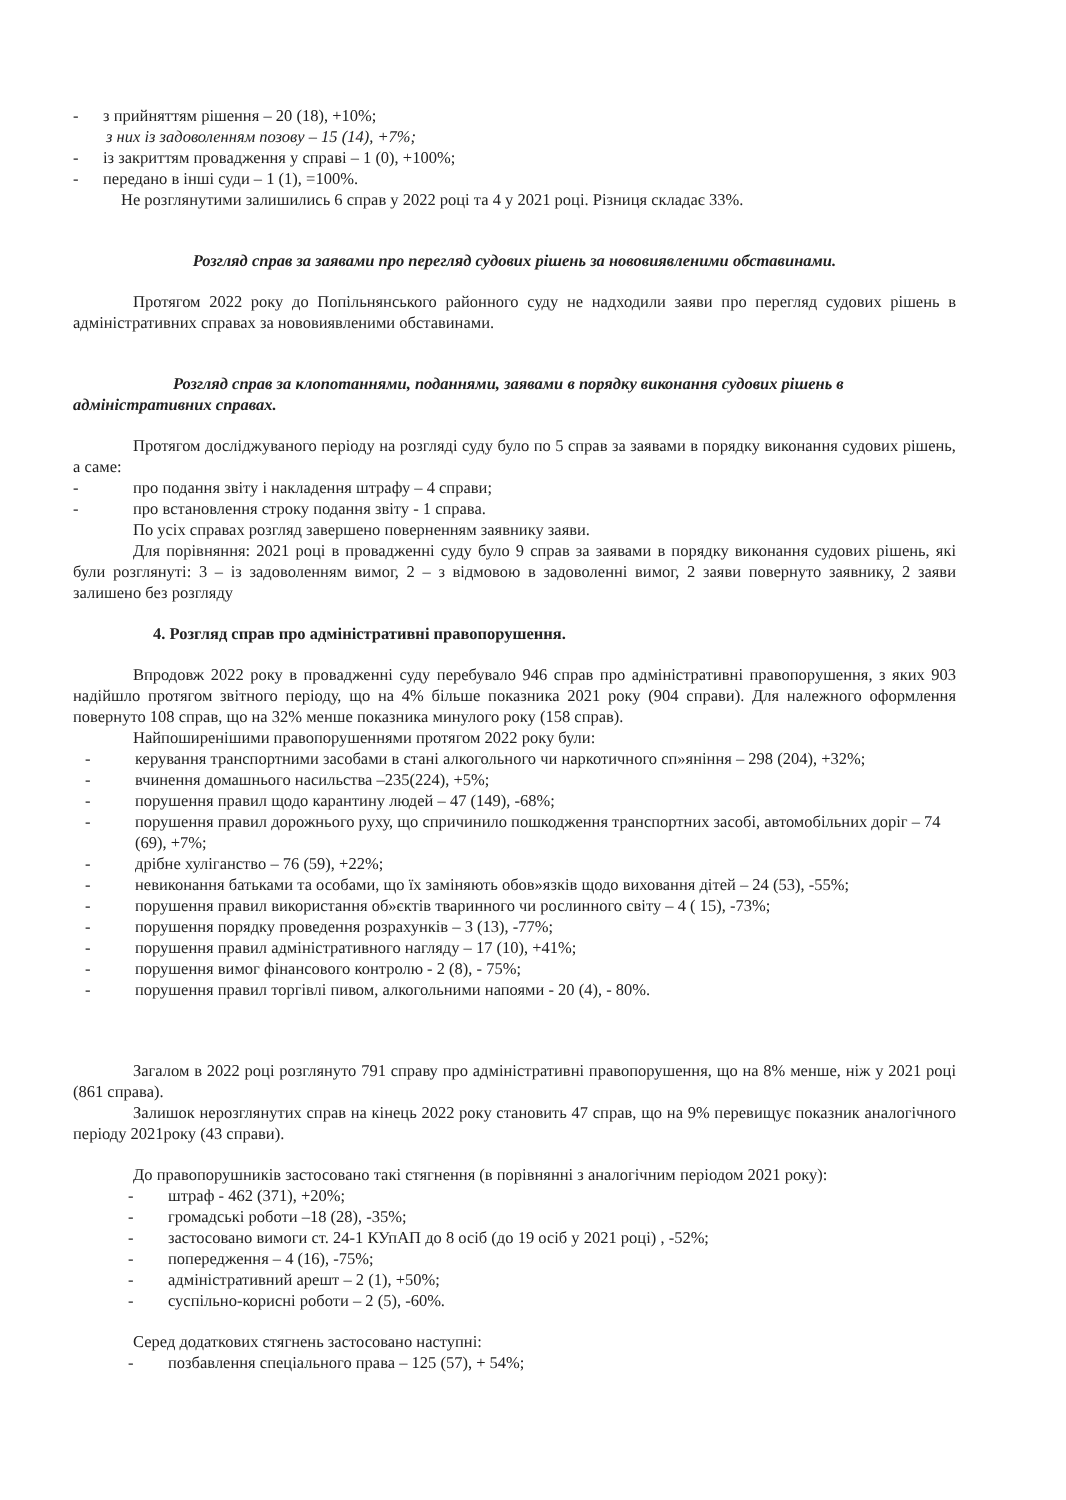- з прийняттям рішення – 20 (18), +10%;
з них із задоволенням позову – 15 (14), +7%;
- із закриттям провадження у справі – 1 (0), +100%;
- передано в інші суди – 1 (1), =100%.
Не розглянутими залишились 6 справ у 2022 році та 4 у 2021 році. Різниця складає 33%.
Розгляд справ за заявами про перегляд судових рішень за нововиявленими обставинами.
Протягом 2022 року до Попільнянського районного суду не надходили заяви про перегляд судових рішень в адміністративних справах за нововиявленими обставинами.
Розгляд справ за клопотаннями, поданнями, заявами в порядку виконання судових рішень в адміністративних справах.
Протягом досліджуваного періоду на розгляді суду було по 5 справ за заявами в порядку виконання судових рішень, а саме:
- про подання звіту і накладення штрафу – 4 справи;
- про встановлення строку подання звіту - 1 справа.
По усіх справах розгляд завершено поверненням заявнику заяви.
Для порівняння: 2021 році в провадженні суду було 9 справ за заявами в порядку виконання судових рішень, які були розглянуті: 3 – із задоволенням вимог, 2 – з відмовою в задоволенні вимог, 2 заяви повернуто заявнику, 2 заяви залишено без розгляду
4. Розгляд справ про адміністративні правопорушення.
Впродовж 2022 року в провадженні суду перебувало 946 справ про адміністративні правопорушення, з яких 903 надійшло протягом звітного періоду, що на 4% більше показника 2021 року (904 справи). Для належного оформлення повернуто 108 справ, що на 32% менше показника минулого року (158 справ).
Найпоширенішими правопорушеннями протягом 2022 року були:
- керування транспортними засобами в стані алкогольного чи наркотичного сп»яніння – 298 (204), +32%;
- вчинення домашнього насильства –235(224), +5%;
- порушення правил щодо карантину людей – 47 (149), -68%;
- порушення правил дорожнього руху, що спричинило пошкодження транспортних засобі, автомобільних доріг – 74 (69), +7%;
- дрібне хуліганство – 76 (59), +22%;
- невиконання батьками та особами, що їх заміняють обов»язків щодо виховання дітей – 24 (53), -55%;
- порушення правил використання об»єктів тваринного чи рослинного світу – 4 ( 15), -73%;
- порушення порядку проведення розрахунків – 3 (13), -77%;
- порушення правил адміністративного нагляду – 17 (10), +41%;
- порушення вимог фінансового контролю - 2 (8), - 75%;
- порушення правил торгівлі пивом, алкогольними напоями - 20 (4), - 80%.
Загалом в 2022 році розглянуто 791 справу про адміністративні правопорушення, що на 8% менше, ніж у 2021 році (861 справа).
Залишок нерозглянутих справ на кінець 2022 року становить 47 справ, що на 9% перевищує показник аналогічного періоду 2021року (43 справи).
До правопорушників застосовано такі стягнення (в порівнянні з аналогічним періодом 2021 року):
- штраф - 462 (371), +20%;
- громадські роботи –18 (28), -35%;
- застосовано вимоги ст. 24-1 КУпАП до 8 осіб (до 19 осіб у 2021 році) , -52%;
- попередження – 4 (16), -75%;
- адміністративний арешт – 2 (1), +50%;
- суспільно-корисні роботи – 2 (5), -60%.
Серед додаткових стягнень застосовано наступні:
- позбавлення спеціального права – 125 (57), + 54%;